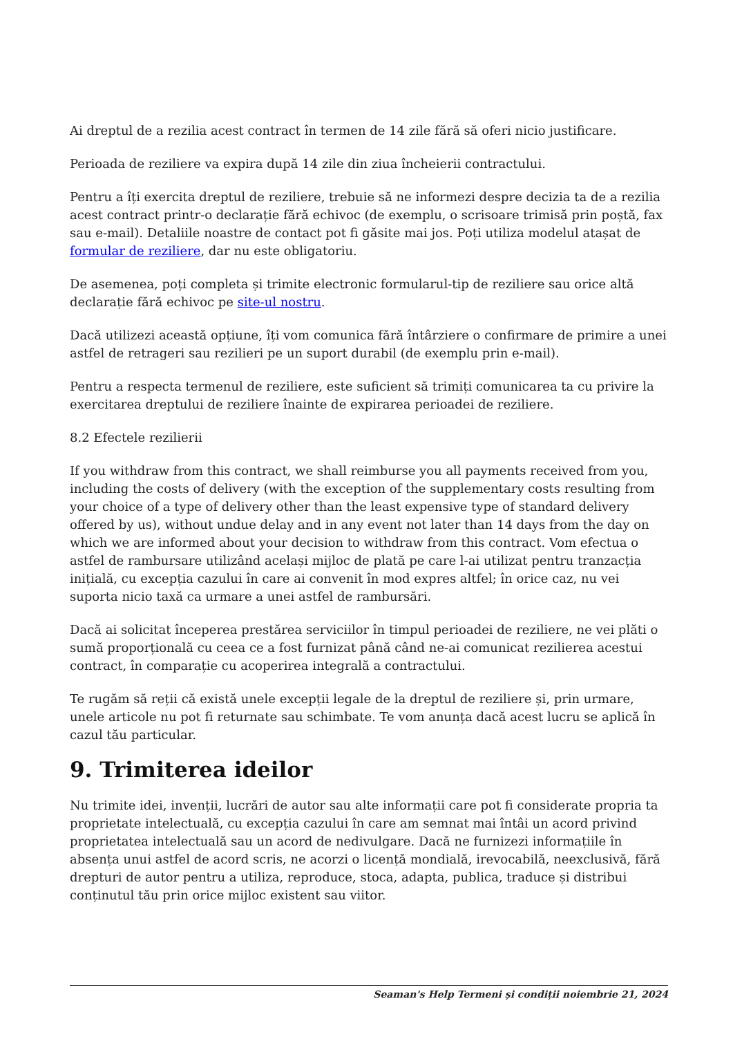Ai dreptul de a rezilia acest contract în termen de 14 zile fără să oferi nicio justificare.
Perioada de reziliere va expira după 14 zile din ziua încheierii contractului.
Pentru a îți exercita dreptul de reziliere, trebuie să ne informezi despre decizia ta de a rezilia acest contract printr-o declarație fără echivoc (de exemplu, o scrisoare trimisă prin poștă, fax sau e-mail). Detaliile noastre de contact pot fi găsite mai jos. Poți utiliza modelul atașat de formular de reziliere, dar nu este obligatoriu.
De asemenea, poți completa și trimite electronic formularul-tip de reziliere sau orice altă declarație fără echivoc pe site-ul nostru.
Dacă utilizezi această opțiune, îți vom comunica fără întârziere o confirmare de primire a unei astfel de retrageri sau rezilieri pe un suport durabil (de exemplu prin e-mail).
Pentru a respecta termenul de reziliere, este suficient să trimiți comunicarea ta cu privire la exercitarea dreptului de reziliere înainte de expirarea perioadei de reziliere.
8.2 Efectele rezilierii
If you withdraw from this contract, we shall reimburse you all payments received from you, including the costs of delivery (with the exception of the supplementary costs resulting from your choice of a type of delivery other than the least expensive type of standard delivery offered by us), without undue delay and in any event not later than 14 days from the day on which we are informed about your decision to withdraw from this contract. Vom efectua o astfel de rambursare utilizând același mijloc de plată pe care l-ai utilizat pentru tranzacția inițială, cu excepția cazului în care ai convenit în mod expres altfel; în orice caz, nu vei suporta nicio taxă ca urmare a unei astfel de rambursări.
Dacă ai solicitat începerea prestărea serviciilor în timpul perioadei de reziliere, ne vei plăti o sumă proporțională cu ceea ce a fost furnizat până când ne-ai comunicat rezilierea acestui contract, în comparație cu acoperirea integrală a contractului.
Te rugăm să reții că există unele excepții legale de la dreptul de reziliere și, prin urmare, unele articole nu pot fi returnate sau schimbate. Te vom anunța dacă acest lucru se aplică în cazul tău particular.
9. Trimiterea ideilor
Nu trimite idei, invenții, lucrări de autor sau alte informații care pot fi considerate propria ta proprietate intelectuală, cu excepția cazului în care am semnat mai întâi un acord privind proprietatea intelectuală sau un acord de nedivulgare. Dacă ne furnizezi informațiile în absența unui astfel de acord scris, ne acorzi o licență mondială, irevocabilă, neexclusivă, fără drepturi de autor pentru a utiliza, reproduce, stoca, adapta, publica, traduce și distribui conținutul tău prin orice mijloc existent sau viitor.
Seaman's Help Termeni și condiții noiembrie 21, 2024